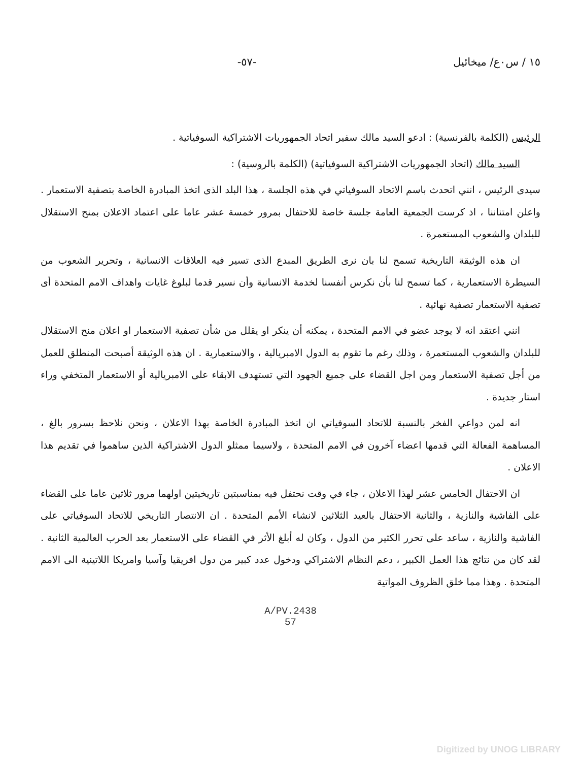١٥ / س٠ع/ ميخائيل -٥٧-
الرئيس (الكلمة بالفرنسية) : ادعو السيد مالك سفير اتحاد الجمهوريات الاشتراكية السوفياتية .
السيد مالك (اتحاد الجمهوريات الاشتراكية السوفياتية) (الكلمة بالروسية) :
سيدى الرئيس ، انني اتحدث باسم الاتحاد السوفياتي في هذه الجلسة ، هذا البلد الذى اتخذ المبادرة الخاصة بتصفية الاستعمار . واعلن امتناننا ، اذ كرست الجمعية العامة جلسة خاصة للاحتفال بمرور خمسة عشر عاما على اعتماد الاعلان بمنح الاستقلال للبلدان والشعوب المستعمرة .
ان هذه الوثيقة التاريخية تسمح لنا بان نرى الطريق المبدع الذى تسير فيه العلاقات الانسانية ، وتحرير الشعوب من السيطرة الاستعمارية ، كما تسمح لنا بأن نكرس أنفسنا لخدمة الانسانية وأن نسير قدما لبلوغ غايات واهداف الامم المتحدة أى تصفية الاستعمار تصفية نهائية .
انني اعتقد انه لا يوجد عضو في الامم المتحدة ، يمكنه أن ينكر او يقلل من شأن تصفية الاستعمار او اعلان منح الاستقلال للبلدان والشعوب المستعمرة ، وذلك رغم ما تقوم به الدول الامبريالية ، والاستعمارية . ان هذه الوثيقة أصبحت المنطلق للعمل من أجل تصفية الاستعمار ومن اجل القضاء على جميع الجهود التي تستهدف الابقاء على الامبريالية أو الاستعمار المتخفي وراء استار جديدة .
انه لمن دواعي الفخر بالنسبة للاتحاد السوفياتي ان اتخذ المبادرة الخاصة بهذا الاعلان ، ونحن نلاحظ بسرور بالغ ، المساهمة الفعالة التي قدمها اعضاء آخرون في الامم المتحدة ، ولاسيما ممثلو الدول الاشتراكية الذين ساهموا في تقديم هذا الاعلان .
ان الاحتفال الخامس عشر لهذا الاعلان ، جاء في وقت نحتفل فيه بمناسبتين تاريخيتين اولهما مرور ثلاثين عاما على القضاء على الفاشية والنازية ، والثانية الاحتفال بالعيد الثلاثين لانشاء الأمم المتحدة . ان الانتصار التاريخي للاتحاد السوفياتي على الفاشية والنازية ، ساعد على تحرر الكثير من الدول ، وكان له أبلغ الأثر في القضاء على الاستعمار بعد الحرب العالمية الثانية . لقد كان من نتائج هذا العمل الكبير ، دعم النظام الاشتراكي ودخول عدد كبير من دول افريقيا وآسيا وامريكا اللاتينية الى الامم المتحدة . وهذا مما خلق الظروف المواتية
A/PV.2438
57
Digitized by UNOG LIBRARY